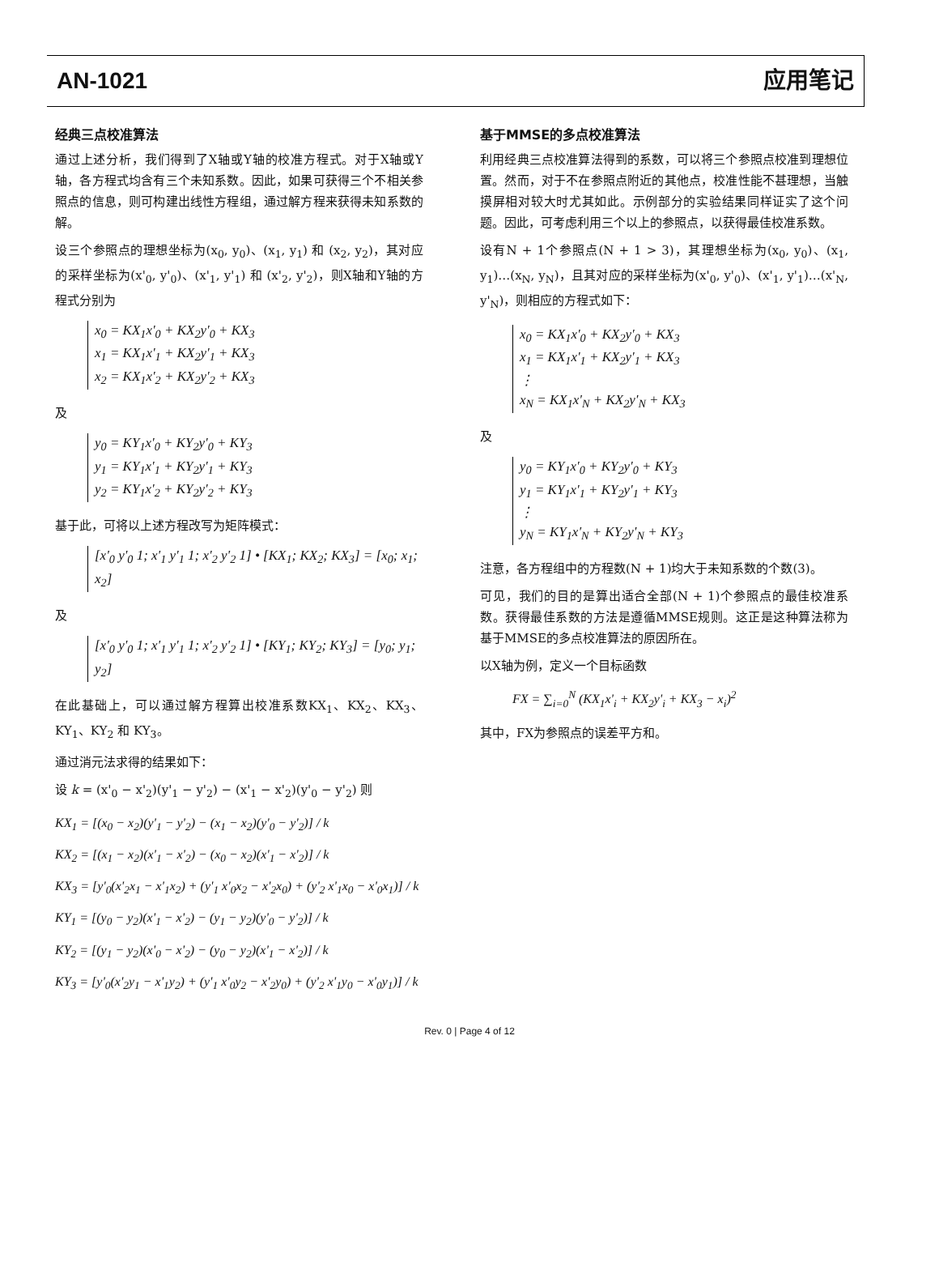AN-1021 应用笔记
经典三点校准算法
通过上述分析，我们得到了X轴或Y轴的校准方程式。对于X轴或Y轴，各方程式均含有三个未知系数。因此，如果可获得三个不相关参照点的信息，则可构建出线性方程组，通过解方程来获得未知系数的解。
设三个参照点的理想坐标为(x<sub>0</sub>, y<sub>0</sub>)、(x<sub>1</sub>, y<sub>1</sub>) 和 (x<sub>2</sub>, y<sub>2</sub>)，其对应的采样坐标为(x'<sub>0</sub>, y'<sub>0</sub>)、(x'<sub>1</sub>, y'<sub>1</sub>) 和 (x'<sub>2</sub>, y'<sub>2</sub>)，则X轴和Y轴的方程式分别为
x<sub>0</sub> = KX<sub>1</sub>x'<sub>0</sub> + KX<sub>2</sub>y'<sub>0</sub> + KX<sub>3</sub>
x<sub>1</sub> = KX<sub>1</sub>x'<sub>1</sub> + KX<sub>2</sub>y'<sub>1</sub> + KX<sub>3</sub>
x<sub>2</sub> = KX<sub>1</sub>x'<sub>2</sub> + KX<sub>2</sub>y'<sub>2</sub> + KX<sub>3</sub>
及
y<sub>0</sub> = KY<sub>1</sub>x'<sub>0</sub> + KY<sub>2</sub>y'<sub>0</sub> + KY<sub>3</sub>
y<sub>1</sub> = KY<sub>1</sub>x'<sub>1</sub> + KY<sub>2</sub>y'<sub>1</sub> + KY<sub>3</sub>
y<sub>2</sub> = KY<sub>1</sub>x'<sub>2</sub> + KY<sub>2</sub>y'<sub>2</sub> + KY<sub>3</sub>
基于此，可将以上述方程改写为矩阵模式：
[x'<sub>0</sub> y'<sub>0</sub> 1; x'<sub>1</sub> y'<sub>1</sub> 1; x'<sub>2</sub> y'<sub>2</sub> 1] • [KX<sub>1</sub>; KX<sub>2</sub>; KX<sub>3</sub>] = [x<sub>0</sub>; x<sub>1</sub>; x<sub>2</sub>]
及
[x'<sub>0</sub> y'<sub>0</sub> 1; x'<sub>1</sub> y'<sub>1</sub> 1; x'<sub>2</sub> y'<sub>2</sub> 1] • [KY<sub>1</sub>; KY<sub>2</sub>; KY<sub>3</sub>] = [y<sub>0</sub>; y<sub>1</sub>; y<sub>2</sub>]
在此基础上，可以通过解方程算出校准系数KX<sub>1</sub>、KX<sub>2</sub>、KX<sub>3</sub>、KY<sub>1</sub>、KY<sub>2</sub> 和 KY<sub>3</sub>。
通过消元法求得的结果如下：
设 k = (x'<sub>0</sub> − x'<sub>2</sub>)(y'<sub>1</sub> − y'<sub>2</sub>) − (x'<sub>1</sub> − x'<sub>2</sub>)(y'<sub>0</sub> − y'<sub>2</sub>) 则
KX<sub>1</sub> = [(x<sub>0</sub> − x<sub>2</sub>)(y'<sub>1</sub> − y'<sub>2</sub>) − (x<sub>1</sub> − x<sub>2</sub>)(y'<sub>0</sub> − y'<sub>2</sub>)] / k
KX<sub>2</sub> = [(x<sub>1</sub> − x<sub>2</sub>)(x'<sub>1</sub> − x'<sub>2</sub>) − (x<sub>0</sub> − x<sub>2</sub>)(x'<sub>1</sub> − x'<sub>2</sub>)] / k
KX<sub>3</sub> = [y'<sub>0</sub>(x'<sub>2</sub>x<sub>1</sub> − x'<sub>1</sub>x<sub>2</sub>) + (y'<sub>1</sub> x'<sub>0</sub>x<sub>2</sub> − x'<sub>2</sub>x<sub>0</sub>) + (y'<sub>2</sub> x'<sub>1</sub>x<sub>0</sub> − x'<sub>0</sub>x<sub>1</sub>)] / k
KY<sub>1</sub> = [(y<sub>0</sub> − y<sub>2</sub>)(x'<sub>1</sub> − x'<sub>2</sub>) − (y<sub>1</sub> − y<sub>2</sub>)(y'<sub>0</sub> − y'<sub>2</sub>)] / k
KY<sub>2</sub> = [(y<sub>1</sub> − y<sub>2</sub>)(x'<sub>0</sub> − x'<sub>2</sub>) − (y<sub>0</sub> − y<sub>2</sub>)(x'<sub>1</sub> − x'<sub>2</sub>)] / k
KY<sub>3</sub> = [y'<sub>0</sub>(x'<sub>2</sub>y<sub>1</sub> − x'<sub>1</sub>y<sub>2</sub>) + (y'<sub>1</sub> x'<sub>0</sub>y<sub>2</sub> − x'<sub>2</sub>y<sub>0</sub>) + (y'<sub>2</sub> x'<sub>1</sub>y<sub>0</sub> − x'<sub>0</sub>y<sub>1</sub>)] / k
基于MMSE的多点校准算法
利用经典三点校准算法得到的系数，可以将三个参照点校准到理想位置。然而，对于不在参照点附近的其他点，校准性能不甚理想，当触摸屏相对较大时尤其如此。示例部分的实验结果同样证实了这个问题。因此，可考虑利用三个以上的参照点，以获得最佳校准系数。
设有N + 1个参照点(N + 1 > 3)，其理想坐标为(x<sub>0</sub>, y<sub>0</sub>)、(x<sub>1</sub>, y<sub>1</sub>)…(x<sub>N</sub>, y<sub>N</sub>)，且其对应的采样坐标为(x'<sub>0</sub>, y'<sub>0</sub>)、(x'<sub>1</sub>, y'<sub>1</sub>)…(x'<sub>N</sub>, y'<sub>N</sub>)，则相应的方程式如下：
x<sub>0</sub> = KX<sub>1</sub>x'<sub>0</sub> + KX<sub>2</sub>y'<sub>0</sub> + KX<sub>3</sub>
x<sub>1</sub> = KX<sub>1</sub>x'<sub>1</sub> + KX<sub>2</sub>y'<sub>1</sub> + KX<sub>3</sub>
⋮
x<sub>N</sub> = KX<sub>1</sub>x'<sub>N</sub> + KX<sub>2</sub>y'<sub>N</sub> + KX<sub>3</sub>
及
y<sub>0</sub> = KY<sub>1</sub>x'<sub>0</sub> + KY<sub>2</sub>y'<sub>0</sub> + KY<sub>3</sub>
y<sub>1</sub> = KY<sub>1</sub>x'<sub>1</sub> + KY<sub>2</sub>y'<sub>1</sub> + KY<sub>3</sub>
⋮
y<sub>N</sub> = KY<sub>1</sub>x'<sub>N</sub> + KY<sub>2</sub>y'<sub>N</sub> + KY<sub>3</sub>
注意，各方程组中的方程数(N + 1)均大于未知系数的个数(3)。
可见，我们的目的是算出适合全部(N + 1)个参照点的最佳校准系数。获得最佳系数的方法是遵循MMSE规则。这正是这种算法称为基于MMSE的多点校准算法的原因所在。
以X轴为例，定义一个目标函数
FX = ∑<sub>i=0</sub><sup>N</sup> (KX<sub>1</sub>x'<sub>i</sub> + KX<sub>2</sub>y'<sub>i</sub> + KX<sub>3</sub> − x<sub>i</sub>)<sup>2</sup>
其中，FX为参照点的误差平方和。
Rev. 0 | Page 4 of 12